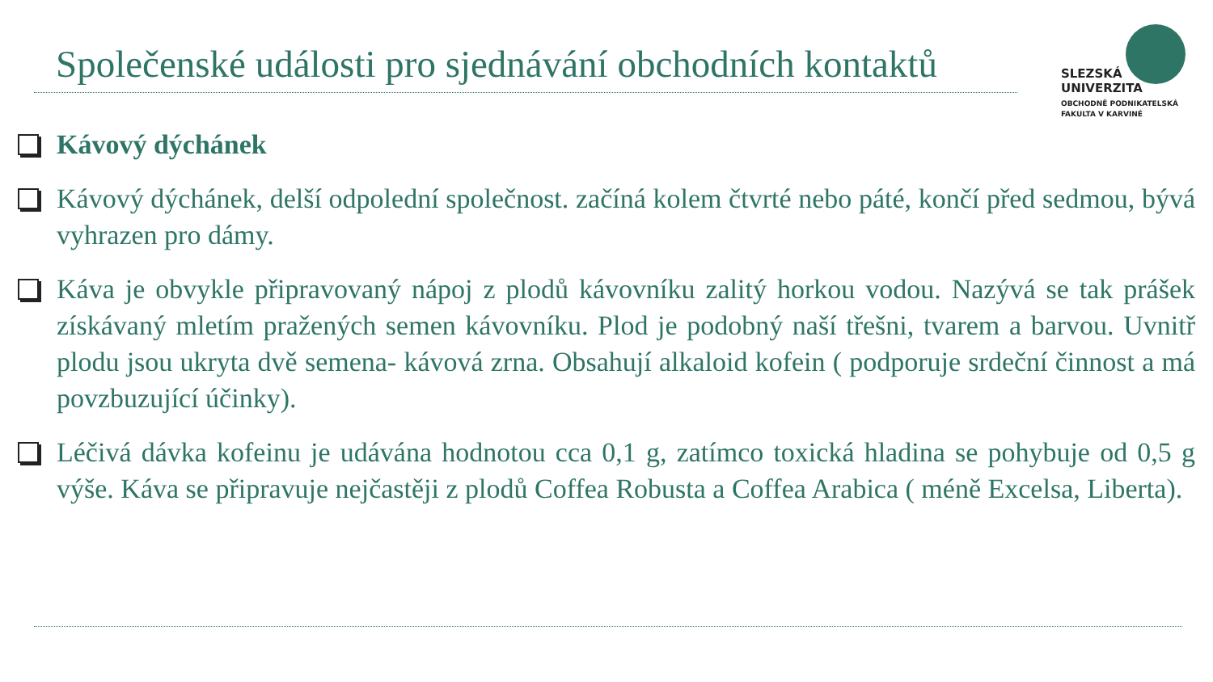Společenské události pro sjednávání obchodních kontaktů
SLEZSKÁ
UNIVERZITA
OBCHODNĚ PODNIKATELSKÁ
FAKULTA V KARVINÉ
Kávový dýchánek
Kávový dýchánek, delší odpolední společnost. začíná kolem čtvrté nebo páté, končí před sedmou, bývá vyhrazen pro dámy.
Káva je obvykle připravovaný nápoj z plodů kávovníku zalitý horkou vodou. Nazývá se tak prášek získávaný mletím pražených semen kávovníku. Plod je podobný naší třešni, tvarem a barvou. Uvnitř plodu jsou ukryta dvě semena- kávová zrna. Obsahují alkaloid kofein ( podporuje srdeční činnost a má povzbuzující účinky).
Léčivá dávka kofeinu je udávána hodnotou cca 0,1 g, zatímco toxická hladina se pohybuje od 0,5 g výše. Káva se připravuje nejčastěji z plodů Coffea Robusta a Coffea Arabica ( méně Excelsa, Liberta).